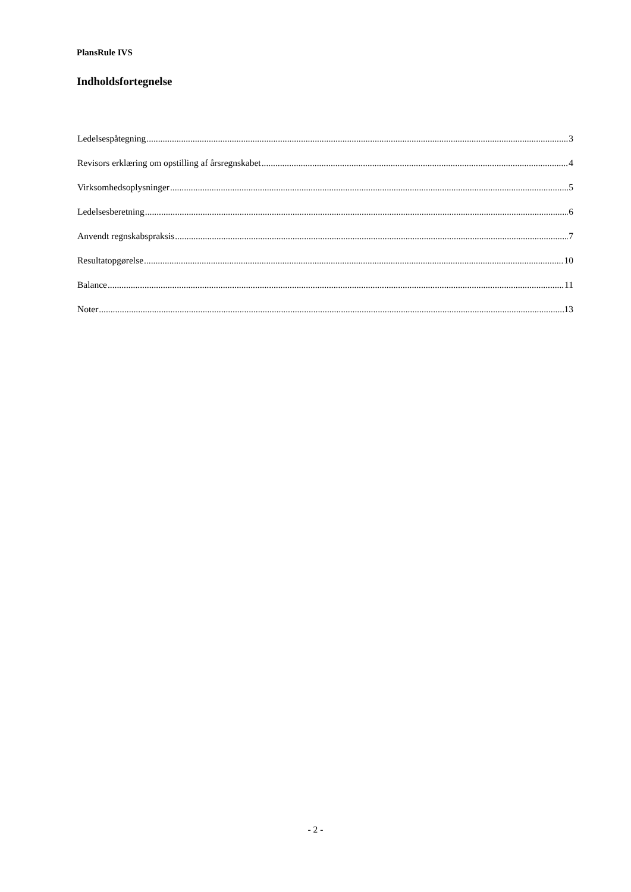PlansRule IVS
Indholdsfortegnelse
Ledelsespåtegning 3
Revisors erklæring om opstilling af årsregnskabet 4
Virksomhedsoplysninger 5
Ledelsesberetning 6
Anvendt regnskabspraksis 7
Resultatopgørelse 10
Balance 11
Noter 13
- 2 -